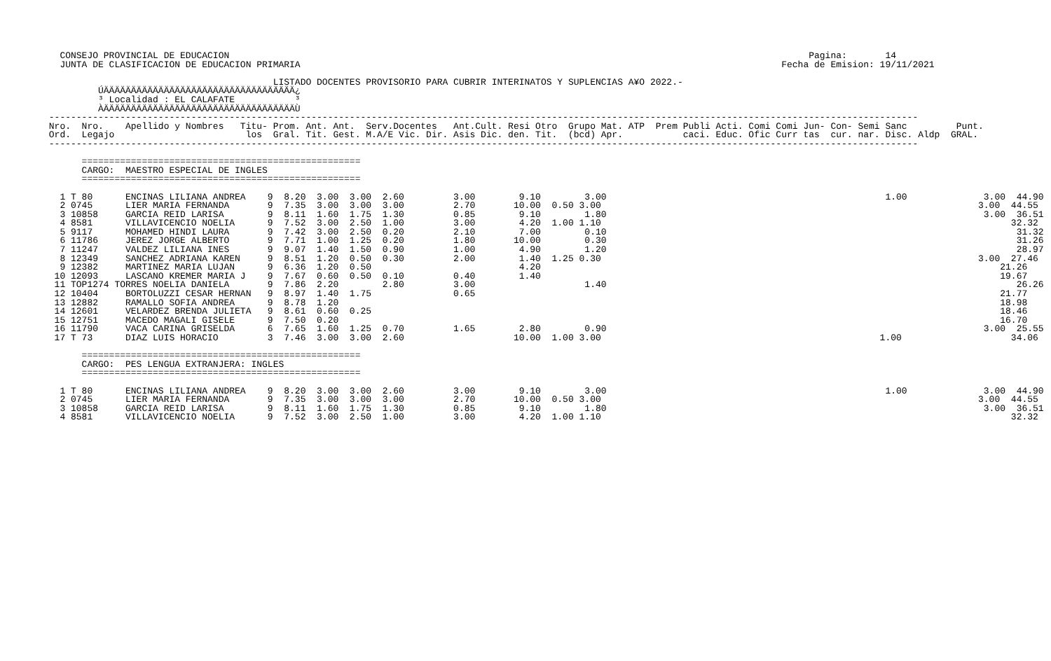CONSEJO PROVINCIAL DE EDUCACION                                                                                                          Pagina:       14
   JUNTA DE CLASIFICACION DE EDUCACION PRIMARIA                                                                                        Fecha de Emision: 19/11/2021

                                          LISTADO DOCENTES PROVISORIO PARA CUBRIR INTERINATOS Y SUPLENCIAS A¥O 2022.-
          ÚÄÄÄÄÄÄÄÄÄÄÄÄÄÄÄÄÄÄÄÄÄÄÄÄÄÄÄÄÄÄÄÄÄÄÄ¿
          ³ Localidad : EL CALAFATE           ³
          ÀÄÄÄÄÄÄÄÄÄÄÄÄÄÄÄÄÄÄÄÄÄÄÄÄÄÄÄÄÄÄÄÄÄÄÄÙ
 ---------------------------------------------------------------------------------------------------------------------------------------------------------------
 Nro.  Nro.    Apellido y Nombres   Titu- Prom. Ant. Ant.  Serv.Docentes   Ant.Cult. Resi Otro  Grupo Mat. ATP  Prem Publi Acti. Comi Comi Jun- Con- Semi Sanc         Punt.
 Ord.  Legajo                        los  Gral. Tit. Gest. M.A/E Vic. Dir. Asis Dic. den. Tit.  (bcd) Apr.           caci. Educ. Ofic Curr tas  cur. nar. Disc. Aldp  GRAL.
 ---------------------------------------------------------------------------------------------------------------------------------------------------------------

       ===================================================
       CARGO:  MAESTRO ESPECIAL DE INGLES
       ===================================================

   1 T 80      ENCINAS LILIANA ANDREA    9  8.20  3.00  3.00  2.60         3.00        9.10        3.00                                                   1.00              3.00  44.90
   2 0745      LIER MARIA FERNANDA       9  7.35  3.00  3.00  3.00         2.70       10.00  0.50 3.00                                                                     3.00  44.55
   3 10858     GARCIA REID LARISA        9  8.11  1.60  1.75  1.30         0.85        9.10        1.80                                                                     3.00  36.51
   4 8581      VILLAVICENCIO NOELIA      9  7.52  3.00  2.50  1.00         3.00        4.20  1.00 1.10                                                                           32.32
   5 9117      MOHAMED HINDI LAURA       9  7.42  3.00  2.50  0.20         2.10        7.00        0.10                                                                           31.32
   6 11786     JEREZ JORGE ALBERTO       9  7.71  1.00  1.25  0.20         1.80       10.00        0.30                                                                           31.26
   7 11247     VALDEZ LILIANA INES       9  9.07  1.40  1.50  0.90         1.00        4.90        1.20                                                                           28.97
   8 12349     SANCHEZ ADRIANA KAREN     9  8.51  1.20  0.50  0.30         2.00        1.40  1.25 0.30                                                                     3.00  27.46
   9 12382     MARTINEZ MARIA LUJAN      9  6.36  1.20  0.50                           4.20                                                                                    21.26
  10 12093     LASCANO KREMER MARIA J    9  7.67  0.60  0.50  0.10         0.40        1.40                                                                                    19.67
  11 TOP1274 TORRES NOELIA DANIELA       9  7.86  2.20        2.80         3.00                    1.40                                                                           26.26
  12 10404     BORTOLUZZI CESAR HERNAN   9  8.97  1.40  1.75               0.65                                                                                                21.77
  13 12882     RAMALLO SOFIA ANDREA      9  8.78  1.20                                                                                                                         18.98
  14 12601     VELARDEZ BRENDA JULIETA   9  8.61  0.60  0.25                                                                                                                   18.46
  15 12751     MACEDO MAGALI GISELE      9  7.50  0.20                                                                                                                         16.70
  16 11790     VACA CARINA GRISELDA      6  7.65  1.60  1.25  0.70         1.65        2.80        0.90                                                                     3.00  25.55
  17 T 73      DIAZ LUIS HORACIO         3  7.46  3.00  3.00  2.60                    10.00  1.00 3.00                                                   1.00                    34.06

       ===================================================
       CARGO:  PES LENGUA EXTRANJERA: INGLES
       ===================================================

   1 T 80      ENCINAS LILIANA ANDREA    9  8.20  3.00  3.00  2.60         3.00        9.10        3.00                                                   1.00              3.00  44.90
   2 0745      LIER MARIA FERNANDA       9  7.35  3.00  3.00  3.00         2.70       10.00  0.50 3.00                                                                     3.00  44.55
   3 10858     GARCIA REID LARISA        9  8.11  1.60  1.75  1.30         0.85        9.10        1.80                                                                     3.00  36.51
   4 8581      VILLAVICENCIO NOELIA      9  7.52  3.00  2.50  1.00         3.00        4.20  1.00 1.10                                                                           32.32